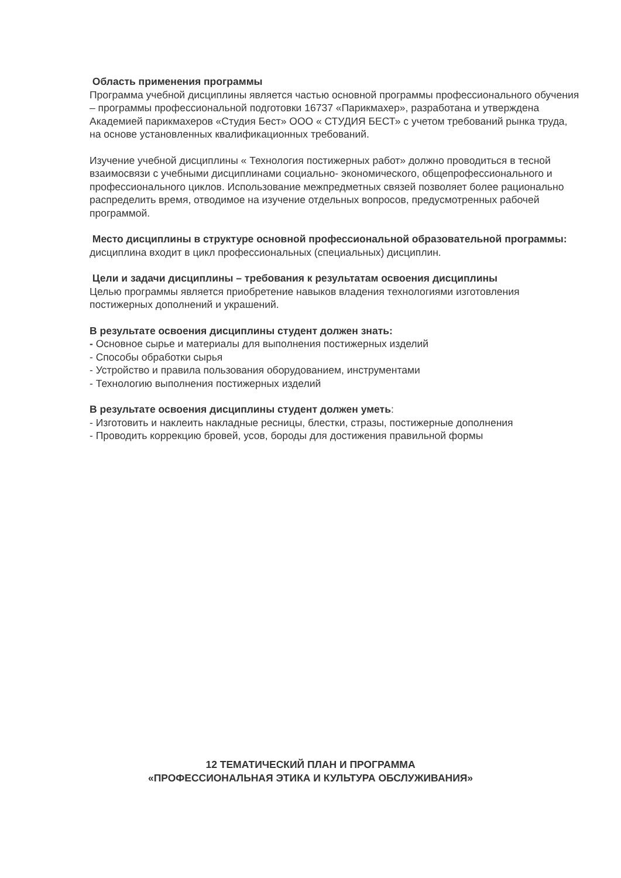Область применения программы
Программа учебной дисциплины является частью основной программы профессионального обучения – программы профессиональной подготовки 16737 «Парикмахер», разработана и утверждена Академией парикмахеров «Студия Бест» ООО « СТУДИЯ БЕСТ» с учетом требований рынка труда, на основе установленных квалификационных требований.
Изучение учебной дисциплины « Технология постижерных работ» должно проводиться в тесной взаимосвязи с учебными дисциплинами социально- экономического, общепрофессионального и профессионального циклов. Использование межпредметных связей позволяет более рационально распределить время, отводимое на изучение отдельных вопросов, предусмотренных рабочей программой.
Место дисциплины в структуре основной профессиональной образовательной программы: дисциплина входит в цикл профессиональных (специальных) дисциплин.
Цели и задачи дисциплины – требования к результатам освоения дисциплины
Целью программы является приобретение навыков владения технологиями изготовления постижерных дополнений и украшений.
В результате освоения дисциплины студент должен знать:
- Основное сырье и материалы для выполнения постижерных изделий
- Способы обработки сырья
- Устройство и правила пользования оборудованием, инструментами
- Технологию выполнения постижерных изделий
В результате освоения дисциплины студент должен уметь:
- Изготовить и наклеить накладные ресницы, блестки, стразы, постижерные дополнения
- Проводить коррекцию бровей, усов, бороды для достижения правильной формы
12 ТЕМАТИЧЕСКИЙ ПЛАН И ПРОГРАММА
«ПРОФЕССИОНАЛЬНАЯ ЭТИКА И КУЛЬТУРА ОБСЛУЖИВАНИЯ»